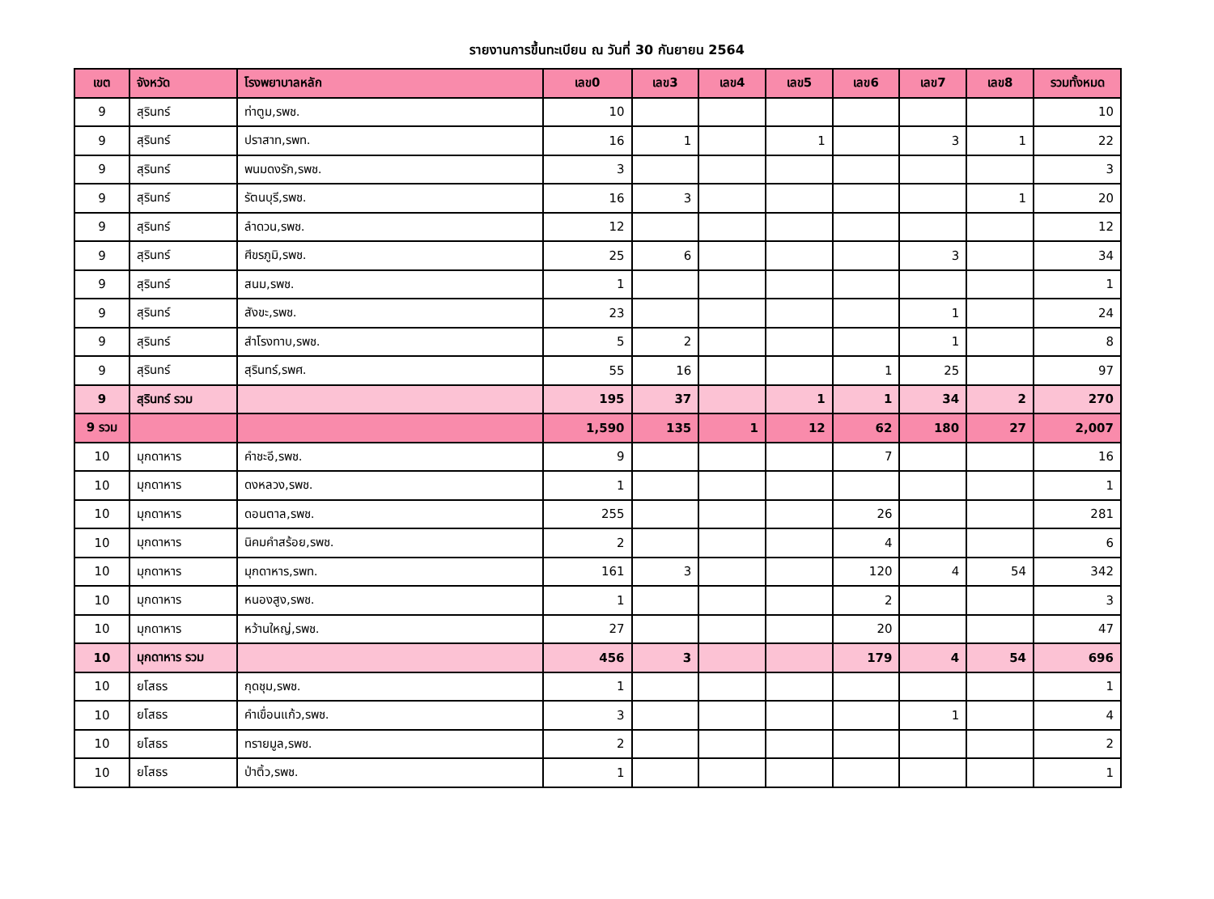รายงานการขึ้นทะเบียน ณ วันที่ 30 กันยายน 2564
| เขต | จังหวัด | โรงพยาบาลหลัก | เลข0 | เลข3 | เลข4 | เลข5 | เลข6 | เลข7 | เลข8 | รวมทั้งหมด |
| --- | --- | --- | --- | --- | --- | --- | --- | --- | --- | --- |
| 9 | สุรินทร์ | ท่าตูม,รพช. | 10 | | | | | | | 10 |
| 9 | สุรินทร์ | ปราสาท,รพท. | 16 | 1 | | 1 | | 3 | 1 | 22 |
| 9 | สุรินทร์ | พนมดงรัก,รพช. | 3 | | | | | | | 3 |
| 9 | สุรินทร์ | รัตนบุรี,รพช. | 16 | 3 | | | | | 1 | 20 |
| 9 | สุรินทร์ | ลำดวน,รพช. | 12 | | | | | | | 12 |
| 9 | สุรินทร์ | ศีขรภูมิ,รพช. | 25 | 6 | | | | 3 | | 34 |
| 9 | สุรินทร์ | สนม,รพช. | 1 | | | | | | | 1 |
| 9 | สุรินทร์ | สังขะ,รพช. | 23 | | | | | 1 | | 24 |
| 9 | สุรินทร์ | สำโรงทาบ,รพช. | 5 | 2 | | | | 1 | | 8 |
| 9 | สุรินทร์ | สุรินทร์,รพศ. | 55 | 16 | | | 1 | 25 | | 97 |
| 9 | สุรินทร์ รวม | | 195 | 37 | | 1 | 1 | 34 | 2 | 270 |
| 9 รวม | | | 1,590 | 135 | 1 | 12 | 62 | 180 | 27 | 2,007 |
| 10 | มุกดาหาร | คำชะอี,รพช. | 9 | | | | 7 | | | 16 |
| 10 | มุกดาหาร | ดงหลวง,รพช. | 1 | | | | | | | 1 |
| 10 | มุกดาหาร | ดอนตาล,รพช. | 255 | | | | 26 | | | 281 |
| 10 | มุกดาหาร | นิคมคำสร้อย,รพช. | 2 | | | | 4 | | | 6 |
| 10 | มุกดาหาร | มุกดาหาร,รพท. | 161 | 3 | | | 120 | 4 | 54 | 342 |
| 10 | มุกดาหาร | หนองสูง,รพช. | 1 | | | | 2 | | | 3 |
| 10 | มุกดาหาร | หว้านใหญ่,รพช. | 27 | | | | 20 | | | 47 |
| 10 | มุกดาหาร รวม | | 456 | 3 | | | 179 | 4 | 54 | 696 |
| 10 | ยโสธร | กุดชุม,รพช. | 1 | | | | | | | 1 |
| 10 | ยโสธร | คำเขื่อนแก้ว,รพช. | 3 | | | | | 1 | | 4 |
| 10 | ยโสธร | ทรายมูล,รพช. | 2 | | | | | | | 2 |
| 10 | ยโสธร | ป่าติ้ว,รพช. | 1 | | | | | | | 1 |